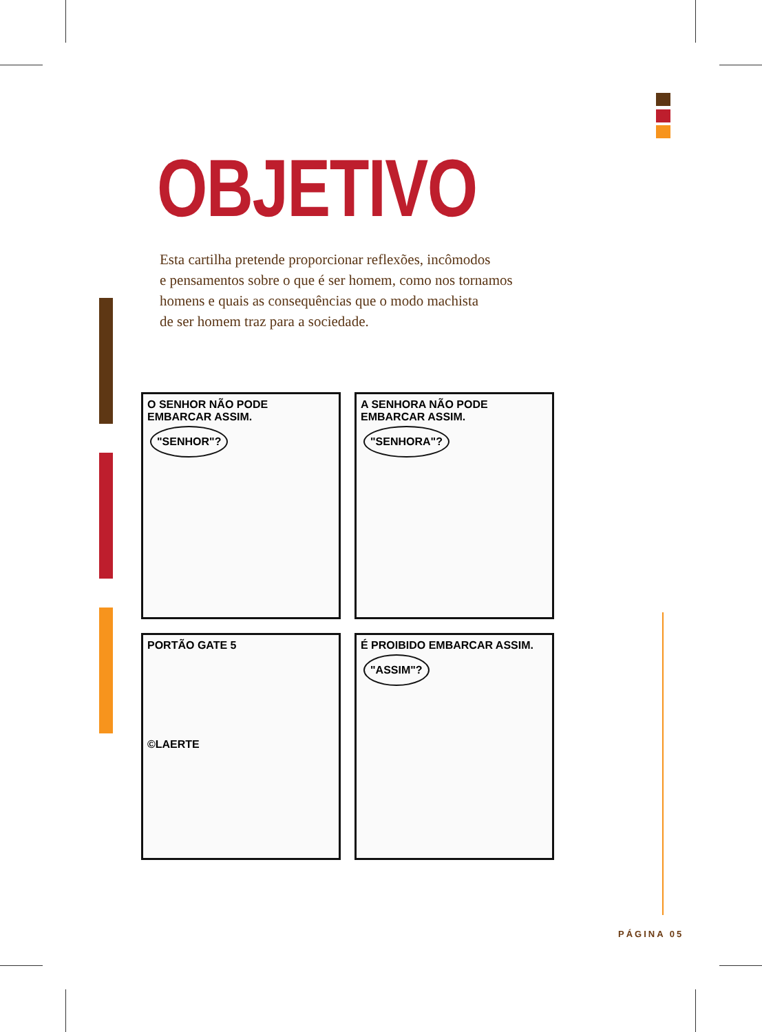OBJETIVO
Esta cartilha pretende proporcionar reflexões, incômodos
e pensamentos sobre o que é ser homem, como nos tornamos
homens e quais as consequências que o modo machista
de ser homem traz para a sociedade.
O SENHOR NÃO PODE EMBARCAR ASSIM. "SENHOR"?
A SENHORA NÃO PODE EMBARCAR ASSIM. "SENHORA"?
PORTÃO GATE 5
©LAERTE
É PROIBIDO EMBARCAR ASSIM. "ASSIM"?
PÁGINA 05